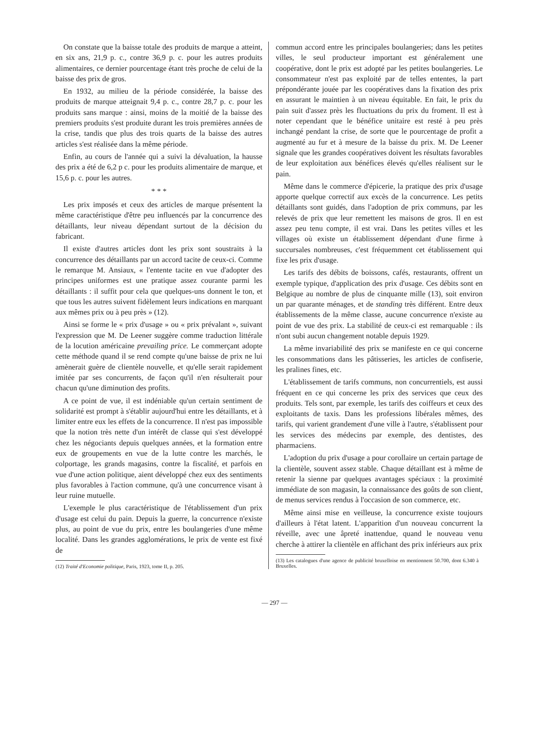On constate que la baisse totale des produits de marque a atteint, en six ans, 21,9 p. c., contre 36,9 p. c. pour les autres produits alimentaires, ce dernier pourcentage étant très proche de celui de la baisse des prix de gros.
En 1932, au milieu de la période considérée, la baisse des produits de marque atteignait 9,4 p. c., contre 28,7 p. c. pour les produits sans marque : ainsi, moins de la moitié de la baisse des premiers produits s'est produite durant les trois premières années de la crise, tandis que plus des trois quarts de la baisse des autres articles s'est réalisée dans la même période.
Enfin, au cours de l'année qui a suivi la dévaluation, la hausse des prix a été de 6,2 p c. pour les produits alimentaire de marque, et 15,6 p. c. pour les autres.
* * *
Les prix imposés et ceux des articles de marque présentent la même caractéristique d'être peu influencés par la concurrence des détaillants, leur niveau dépendant surtout de la décision du fabricant.
Il existe d'autres articles dont les prix sont soustraits à la concurrence des détaillants par un accord tacite de ceux-ci. Comme le remarque M. Ansiaux, « l'entente tacite en vue d'adopter des principes uniformes est une pratique assez courante parmi les détaillants : il suffit pour cela que quelques-uns donnent le ton, et que tous les autres suivent fidèlement leurs indications en marquant aux mêmes prix ou à peu près » (12).
Ainsi se forme le « prix d'usage » ou « prix prévalant », suivant l'expression que M. De Leener suggère comme traduction littérale de la locution américaine prevailing price. Le commerçant adopte cette méthode quand il se rend compte qu'une baisse de prix ne lui amènerait guère de clientèle nouvelle, et qu'elle serait rapidement imitée par ses concurrents, de façon qu'il n'en résulterait pour chacun qu'une diminution des profits.
A ce point de vue, il est indéniable qu'un certain sentiment de solidarité est prompt à s'établir aujourd'hui entre les détaillants, et à limiter entre eux les effets de la concurrence. Il n'est pas impossible que la notion très nette d'un intérêt de classe qui s'est développé chez les négociants depuis quelques années, et la formation entre eux de groupements en vue de la lutte contre les marchés, le colportage, les grands magasins, contre la fiscalité, et parfois en vue d'une action politique, aient développé chez eux des sentiments plus favorables à l'action commune, qu'à une concurrence visant à leur ruine mutuelle.
L'exemple le plus caractéristique de l'établissement d'un prix d'usage est celui du pain. Depuis la guerre, la concurrence n'existe plus, au point de vue du prix, entre les boulangeries d'une même localité. Dans les grandes agglomérations, le prix de vente est fixé de
(12) Traité d'Economie politique, Paris, 1923, tome II, p. 205.
commun accord entre les principales boulangeries; dans les petites villes, le seul producteur important est généralement une coopérative, dont le prix est adopté par les petites boulangeries. Le consommateur n'est pas exploité par de telles ententes, la part prépondérante jouée par les coopératives dans la fixation des prix en assurant le maintien à un niveau équitable. En fait, le prix du pain suit d'assez près les fluctuations du prix du froment. Il est à noter cependant que le bénéfice unitaire est resté à peu près inchangé pendant la crise, de sorte que le pourcentage de profit a augmenté au fur et à mesure de la baisse du prix. M. De Leener signale que les grandes coopératives doivent les résultats favorables de leur exploitation aux bénéfices élevés qu'elles réalisent sur le pain.
Même dans le commerce d'épicerie, la pratique des prix d'usage apporte quelque correctif aux excès de la concurrence. Les petits détaillants sont guidés, dans l'adoption de prix communs, par les relevés de prix que leur remettent les maisons de gros. Il en est assez peu tenu compte, il est vrai. Dans les petites villes et les villages où existe un établissement dépendant d'une firme à succursales nombreuses, c'est fréquemment cet établissement qui fixe les prix d'usage.
Les tarifs des débits de boissons, cafés, restaurants, offrent un exemple typique, d'application des prix d'usage. Ces débits sont en Belgique au nombre de plus de cinquante mille (13), soit environ un par quarante ménages, et de standing très différent. Entre deux établissements de la même classe, aucune concurrence n'existe au point de vue des prix. La stabilité de ceux-ci est remarquable : ils n'ont subi aucun changement notable depuis 1929.
La même invariabilité des prix se manifeste en ce qui concerne les consommations dans les pâtisseries, les articles de confiserie, les pralines fines, etc.
L'établissement de tarifs communs, non concurrentiels, est aussi fréquent en ce qui concerne les prix des services que ceux des produits. Tels sont, par exemple, les tarifs des coiffeurs et ceux des exploitants de taxis. Dans les professions libérales mêmes, des tarifs, qui varient grandement d'une ville à l'autre, s'établissent pour les services des médecins par exemple, des dentistes, des pharmaciens.
L'adoption du prix d'usage a pour corollaire un certain partage de la clientèle, souvent assez stable. Chaque détaillant est à même de retenir la sienne par quelques avantages spéciaux : la proximité immédiate de son magasin, la connaissance des goûts de son client, de menus services rendus à l'occasion de son commerce, etc.
Même ainsi mise en veilleuse, la concurrence existe toujours d'ailleurs à l'état latent. L'apparition d'un nouveau concurrent la réveille, avec une âpreté inattendue, quand le nouveau venu cherche à attirer la clientèle en affichant des prix inférieurs aux prix
(13) Les catalogues d'une agence de publicité bruxelloise en mentionnent 50.700, dont 6.340 à Bruxelles.
— 297 —